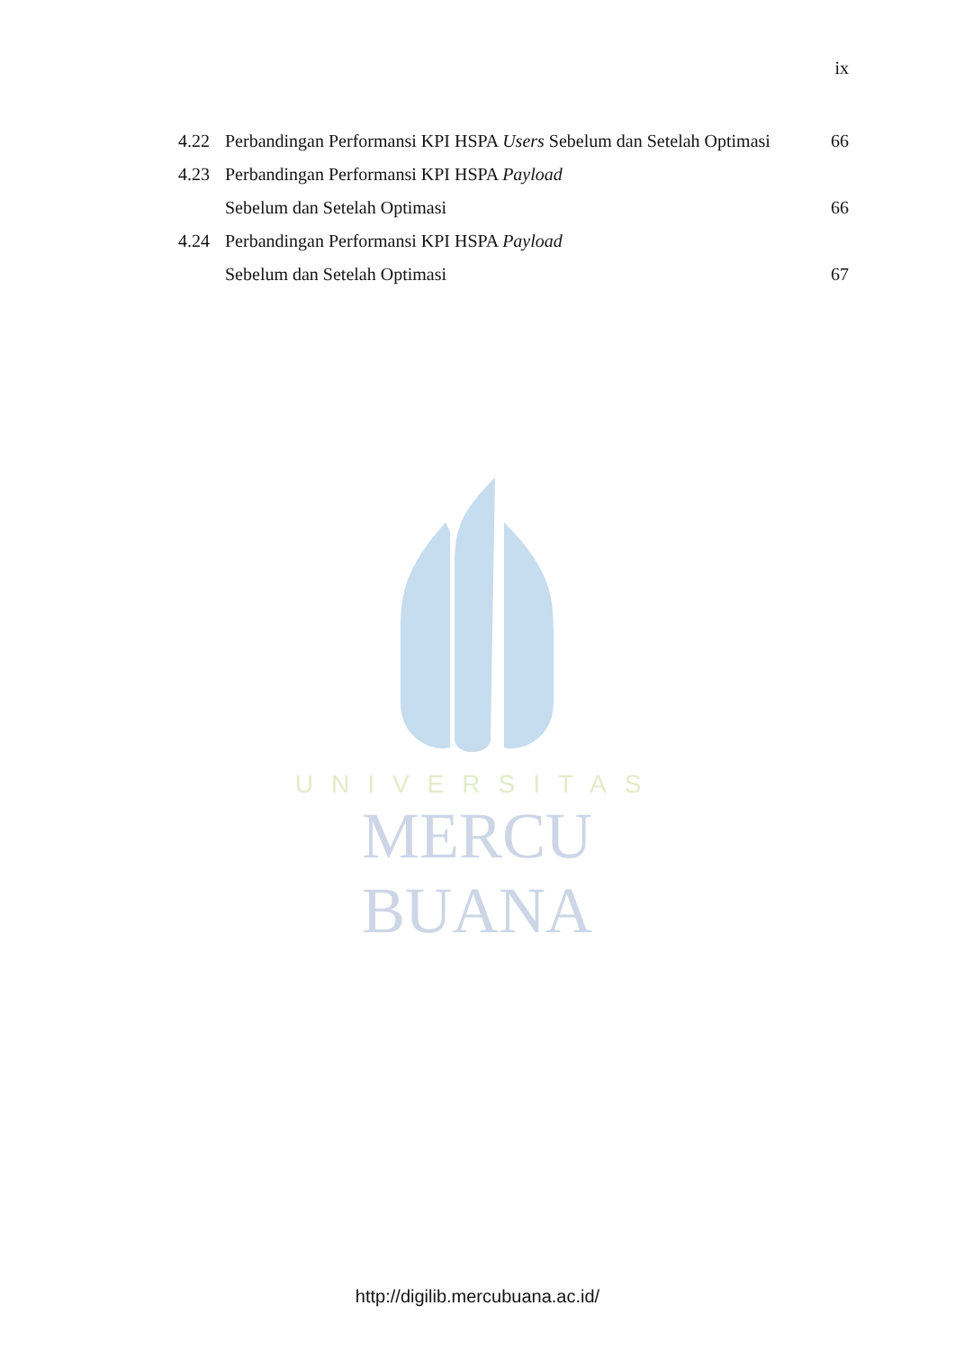ix
| 4.22 | Perbandingan Performansi KPI HSPA Users Sebelum dan Setelah Optimasi | 66 |
| 4.23 | Perbandingan Performansi KPI HSPA Payload | |
| | Sebelum dan Setelah Optimasi | 66 |
| 4.24 | Perbandingan Performansi KPI HSPA Payload | |
| | Sebelum dan Setelah Optimasi | 67 |
UNIVERSITAS
MERCU BUANA
http://digilib.mercubuana.ac.id/